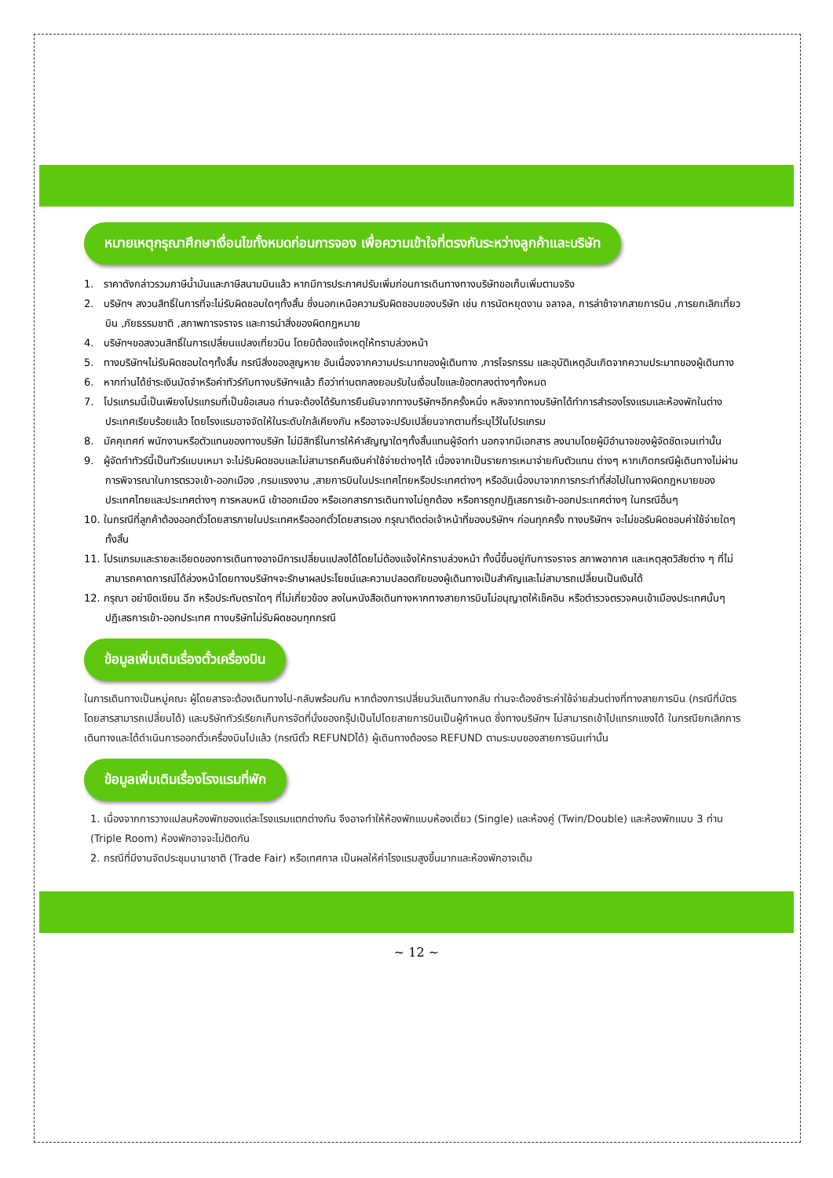หมายเหตุกรุณาศึกษาเงื่อนไขทั้งหมดก่อนการจอง เพื่อความเข้าใจที่ตรงกันระหว่างลูกค้าและบริษัท
1. ราคาดังกล่าวรวมภาษีน้ำมันและภาษีสนามบินแล้ว หากมีการประกาศปรับเพิ่มก่อนการเดินทางทางบริษัทขอเก็บเพิ่มตามจริง
2. บริษัทฯ สงวนสิทธิ์ในการที่จะไม่รับผิดชอบใดๆทั้งสิ้น ซึ่งนอกเหนือความรับผิดชอบของบริษัท เช่น การนัดหยุดงาน จลาจล, การล่าช้าจากสายการบิน ,การยกเลิกเที่ยวบิน ,ภัยธรรมชาติ ,สภาพการจราจร และการนำสิ่งของผิดกฎหมาย
4. บริษัทฯขอสงวนสิทธิ์ในการเปลี่ยนแปลงเที่ยวบิน โดยมิต้องแจ้งเหตุให้ทราบล่วงหน้า
5. ทางบริษัทฯไม่รับผิดชอบใดๆทั้งสิ้น กรณีสิ่งของสูญหาย อันเนื่องจากความประมาทของผู้เดินทาง ,การโจรกรรม และอุบัติเหตุอันเกิดจากความประมาทของผู้เดินทาง
6. หากท่านได้ชำระเงินมัดจำหรือค่าทัวร์กับทางบริษัทฯแล้ว ถือว่าท่านตกลงยอมรับในเงื่อนไขและข้อตกลงต่างๆทั้งหมด
7. โปรแกรมนี้เป็นเพียงโปรแกรมที่เป็นข้อเสนอ ท่านจะต้องได้รับการยืนยันจากทางบริษัทฯอีกครั้งหนึ่ง หลังจากทางบริษัทได้ทำการสำรองโรงแรมและห้องพักในต่างประเทศเรียบร้อยแล้ว โดยโรงแรมอาจจัดให้ในระดับใกล้เคียงกัน หรืออาจจะปรับเปลี่ยนจากตามที่ระบุไว้ในโปรแกรม
8. มัคคุเทศก์ พนักงานหรือตัวแทนของทางบริษัท ไม่มีสิทธิ์ในการให้คำสัญญาใดๆทั้งสิ้นแทนผู้จัดทำ นอกจากมีเอกสาร ลงนามโดยผู้มีอำนาจของผู้จัดชัดเจนเท่านั้น
9. ผู้จัดทำทัวร์นี้เป็นทัวร์แบบเหมา จะไม่รับผิดชอบและไม่สามารถคืนเงินค่าใช้จ่ายต่างๆได้ เนื่องจากเป็นรายการเหมาจ่ายกับตัวแทน ต่างๆ หากเกิดกรณีผู้เดินทางไม่ผ่านการพิจารณาในการตรวจเข้า-ออกเมือง ,กรมแรงงาน ,สายการบินในประเทศไทยหรือประเทศต่างๆ หรืออันเนื่องมาจากการกระทำที่ส่อไปในทางผิดกฎหมายของประเทศไทยและประเทศต่างๆ การหลบหนี เข้าออกเมือง หรือเอกสารการเดินทางไม่ถูกต้อง หรือการถูกปฏิเสธการเข้า-ออกประเทศต่างๆ ในกรณีอื่นๆ
10. ในกรณีที่ลูกค้าต้องออกตั๋วโดยสารภายในประเทศหรือออกตั๋วโดยสารเอง กรุณาติดต่อเจ้าหน้าที่ของบริษัทฯ ก่อนทุกครั้ง ทางบริษัทฯ จะไม่ขอรับผิดชอบค่าใช้จ่ายใดๆ ทั้งสิ้น
11. โปรแกรมและรายละเอียดของการเดินทางอาจมีการเปลี่ยนแปลงได้โดยไม่ต้องแจ้งให้ทราบล่วงหน้า ทั้งนี้ขึ้นอยู่กับการจราจร สภาพอากาศ และเหตุสุดวิสัยต่าง ๆ ที่ไม่สามารถคาดการณ์ได้ล่วงหน้าโดยทางบริษัทฯจะรักษาผลประโยชน์และความปลอดภัยของผู้เดินทางเป็นสำคัญและไม่สามารถเปลี่ยนเป็นเงินได้
12. กรุณา อย่าขีดเขียน ฉีก หรือประทับตราใดๆ ที่ไม่เกี่ยวข้อง ลงในหนังสือเดินทางหากทางสายการบินไม่อนุญาตให้เช็คอิน หรือตำรวจตรวจคนเข้าเมืองประเทศนั้นๆ ปฏิเสธการเข้า-ออกประเทศ ทางบริษัทไม่รับผิดชอบทุกกรณี
ข้อมูลเพิ่มเติมเรื่องตั๋วเครื่องบิน
ในการเดินทางเป็นหมู่คณะ ผู้โดยสารจะต้องเดินทางไป-กลับพร้อมกัน หากต้องการเปลี่ยนวันเดินทางกลับ ท่านจะต้องชำระค่าใช้จ่ายส่วนต่างที่ทางสายการบิน (กรณีที่บัตรโดยสารสามารถเปลี่ยนได้) และบริษัททัวร์เรียกเก็บการจัดที่นั่งของกรุ๊ปเป็นไปโดยสายการบินเป็นผู้กำหนด ซึ่งทางบริษัทฯ ไม่สามารถเข้าไปแทรกแซงได้ ในกรณียกเลิกการเดินทางและได้ดำเนินการออกตั๋วเครื่องบินไปแล้ว (กรณีตั๋ว REFUNDได้) ผู้เดินทางต้องรอ REFUND ตามระบบของสายการบินเท่านั้น
ข้อมูลเพิ่มเติมเรื่องโรงแรมที่พัก
1. เนื่องจากการวางแปลนห้องพักของแต่ละโรงแรมแตกต่างกัน จึงอาจทำให้ห้องพักแบบห้องเดี่ยว (Single) และห้องคู่ (Twin/Double) และห้องพักแบบ 3 ท่าน (Triple Room) ห้องพักอาจจะไม่ติดกัน
2. กรณีที่มีงานจัดประชุมนานาชาติ (Trade Fair) หรือเทศกาล เป็นผลให้ค่าโรงแรมสูงขึ้นมากและห้องพักอาจเต็ม
~ 12 ~